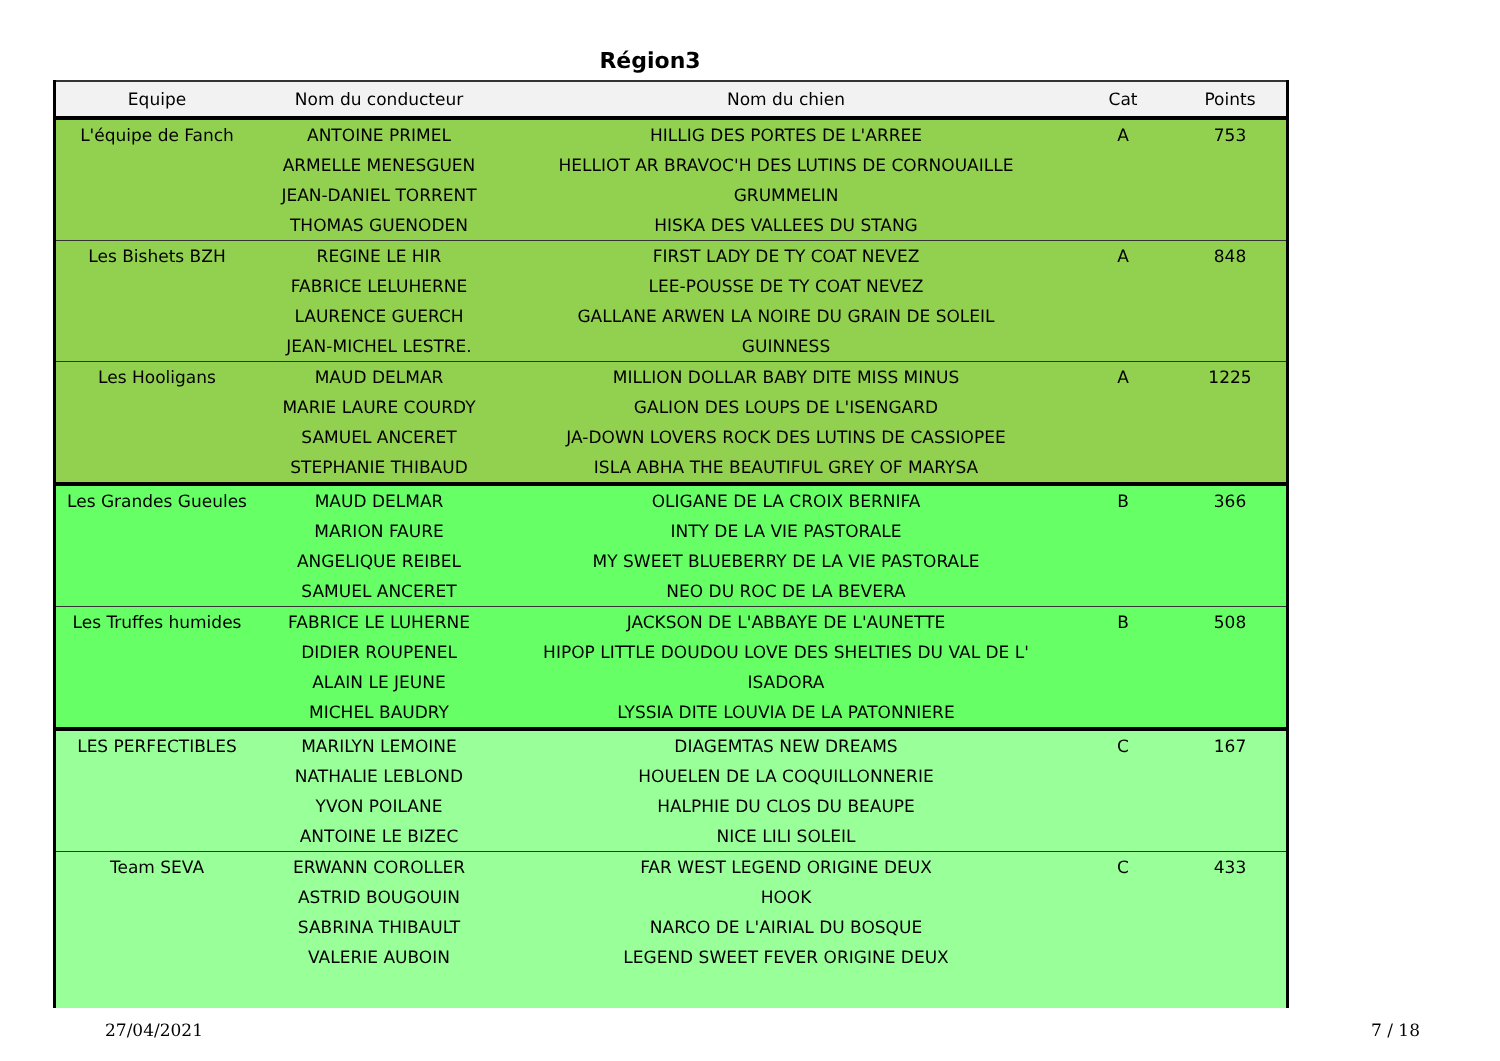Région3
| Equipe | Nom du conducteur | Nom du chien | Cat | Points |
| --- | --- | --- | --- | --- |
| L'équipe de Fanch | ANTOINE PRIMEL | HILLIG DES PORTES DE L'ARREE | A | 753 |
| | ARMELLE MENESGUEN | HELLIOT AR BRAVOC'H DES LUTINS DE CORNOUAILLE | | |
| | JEAN-DANIEL TORRENT | GRUMMELIN | | |
| | THOMAS GUENODEN | HISKA DES VALLEES DU STANG | | |
| Les Bishets BZH | REGINE LE HIR | FIRST LADY DE TY COAT NEVEZ | A | 848 |
| | FABRICE LELUHERNE | LEE-POUSSE DE TY COAT NEVEZ | | |
| | LAURENCE GUERCH | GALLANE ARWEN LA NOIRE DU GRAIN DE SOLEIL | | |
| | JEAN-MICHEL LESTRE. | GUINNESS | | |
| Les Hooligans | MAUD DELMAR | MILLION DOLLAR BABY DITE MISS MINUS | A | 1225 |
| | MARIE LAURE COURDY | GALION DES LOUPS DE L'ISENGARD | | |
| | SAMUEL ANCERET | JA-DOWN LOVERS ROCK DES LUTINS DE CASSIOPEE | | |
| | STEPHANIE THIBAUD | ISLA ABHA THE BEAUTIFUL GREY OF MARYSA | | |
| Les Grandes Gueules | MAUD DELMAR | OLIGANE DE LA CROIX BERNIFA | B | 366 |
| | MARION FAURE | INTY DE LA VIE PASTORALE | | |
| | ANGELIQUE REIBEL | MY SWEET BLUEBERRY DE LA VIE PASTORALE | | |
| | SAMUEL ANCERET | NEO DU ROC DE LA BEVERA | | |
| Les Truffes humides | FABRICE LE LUHERNE | JACKSON DE L'ABBAYE DE L'AUNETTE | B | 508 |
| | DIDIER ROUPENEL | HIPOP LITTLE DOUDOU LOVE DES SHELTIES DU VAL DE L' | | |
| | ALAIN LE JEUNE | ISADORA | | |
| | MICHEL BAUDRY | LYSSIA DITE LOUVIA DE LA PATONNIERE | | |
| LES PERFECTIBLES | MARILYN LEMOINE | DIAGEMTAS NEW DREAMS | C | 167 |
| | NATHALIE LEBLOND | HOUELEN DE LA COQUILLONNERIE | | |
| | YVON POILANE | HALPHIE DU CLOS DU BEAUPE | | |
| | ANTOINE LE BIZEC | NICE LILI SOLEIL | | |
| Team SEVA | ERWANN COROLLER | FAR WEST LEGEND ORIGINE DEUX | C | 433 |
| | ASTRID BOUGOUIN | HOOK | | |
| | SABRINA THIBAULT | NARCO DE L'AIRIAL DU BOSQUE | | |
| | VALERIE AUBOIN | LEGEND SWEET FEVER ORIGINE DEUX | | |
27/04/2021 7 / 18